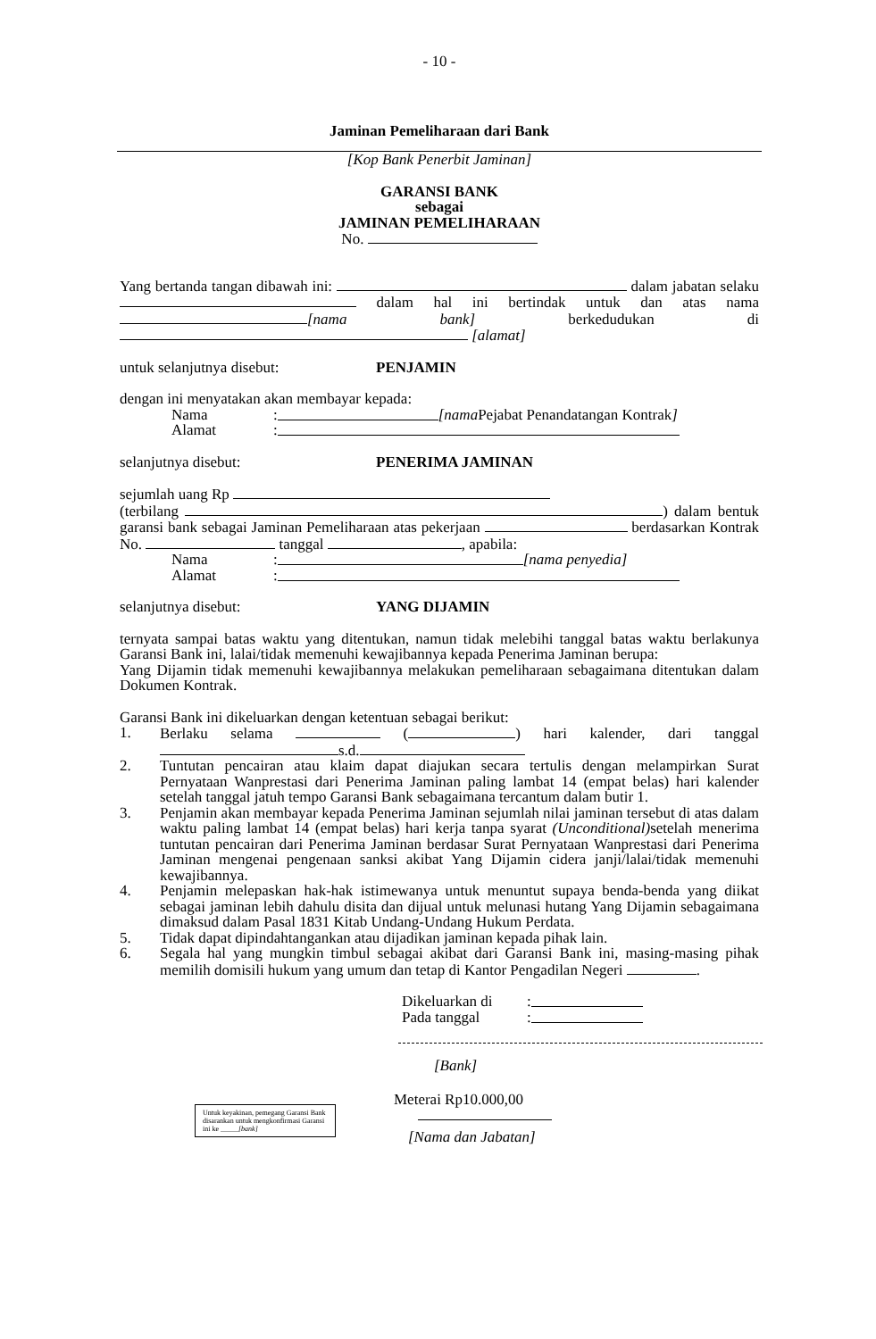- 10 -
Jaminan Pemeliharaan dari Bank
[Kop Bank Penerbit Jaminan]
GARANSI BANK
sebagai
JAMINAN PEMELIHARAAN
No.
Yang bertanda tangan dibawah ini: dalam jabatan selaku dalam hal ini bertindak untuk dan atas nama [nama bank] berkedudukan di [alamat]
untuk selanjutnya disebut: PENJAMIN
dengan ini menyatakan akan membayar kepada:
Nama: [nama Pejabat Penandatangan Kontrak]
Alamat:
selanjutnya disebut: PENERIMA JAMINAN
sejumlah uang Rp
(terbilang ) dalam bentuk garansi bank sebagai Jaminan Pemeliharaan atas pekerjaan berdasarkan Kontrak No. tanggal , apabila:
Nama: [nama penyedia]
Alamat:
selanjutnya disebut: YANG DIJAMIN
ternyata sampai batas waktu yang ditentukan, namun tidak melebihi tanggal batas waktu berlakunya Garansi Bank ini, lalai/tidak memenuhi kewajibannya kepada Penerima Jaminan berupa:
Yang Dijamin tidak memenuhi kewajibannya melakukan pemeliharaan sebagaimana ditentukan dalam Dokumen Kontrak.
Garansi Bank ini dikeluarkan dengan ketentuan sebagai berikut:
1. Berlaku selama ( ) hari kalender, dari tanggal s.d.
2. Tuntutan pencairan atau klaim dapat diajukan secara tertulis dengan melampirkan Surat Pernyataan Wanprestasi dari Penerima Jaminan paling lambat 14 (empat belas) hari kalender setelah tanggal jatuh tempo Garansi Bank sebagaimana tercantum dalam butir 1.
3. Penjamin akan membayar kepada Penerima Jaminan sejumlah nilai jaminan tersebut di atas dalam waktu paling lambat 14 (empat belas) hari kerja tanpa syarat (Unconditional) setelah menerima tuntutan pencairan dari Penerima Jaminan berdasar Surat Pernyataan Wanprestasi dari Penerima Jaminan mengenai pengenaan sanksi akibat Yang Dijamin cidera janji/lalai/tidak memenuhi kewajibannya.
4. Penjamin melepaskan hak-hak istimewanya untuk menuntut supaya benda-benda yang diikat sebagai jaminan lebih dahulu disita dan dijual untuk melunasi hutang Yang Dijamin sebagaimana dimaksud dalam Pasal 1831 Kitab Undang-Undang Hukum Perdata.
5. Tidak dapat dipindahtangankan atau dijadikan jaminan kepada pihak lain.
6. Segala hal yang mungkin timbul sebagai akibat dari Garansi Bank ini, masing-masing pihak memilih domisili hukum yang umum dan tetap di Kantor Pengadilan Negeri .
Dikeluarkan di:
Pada tanggal:
Untuk keyakinan, pemegang Garansi Bank disarankan untuk mengkonfirmasi Garansi ini ke _____[bank]
[Bank]
Meterai Rp10.000,00
[Nama dan Jabatan]